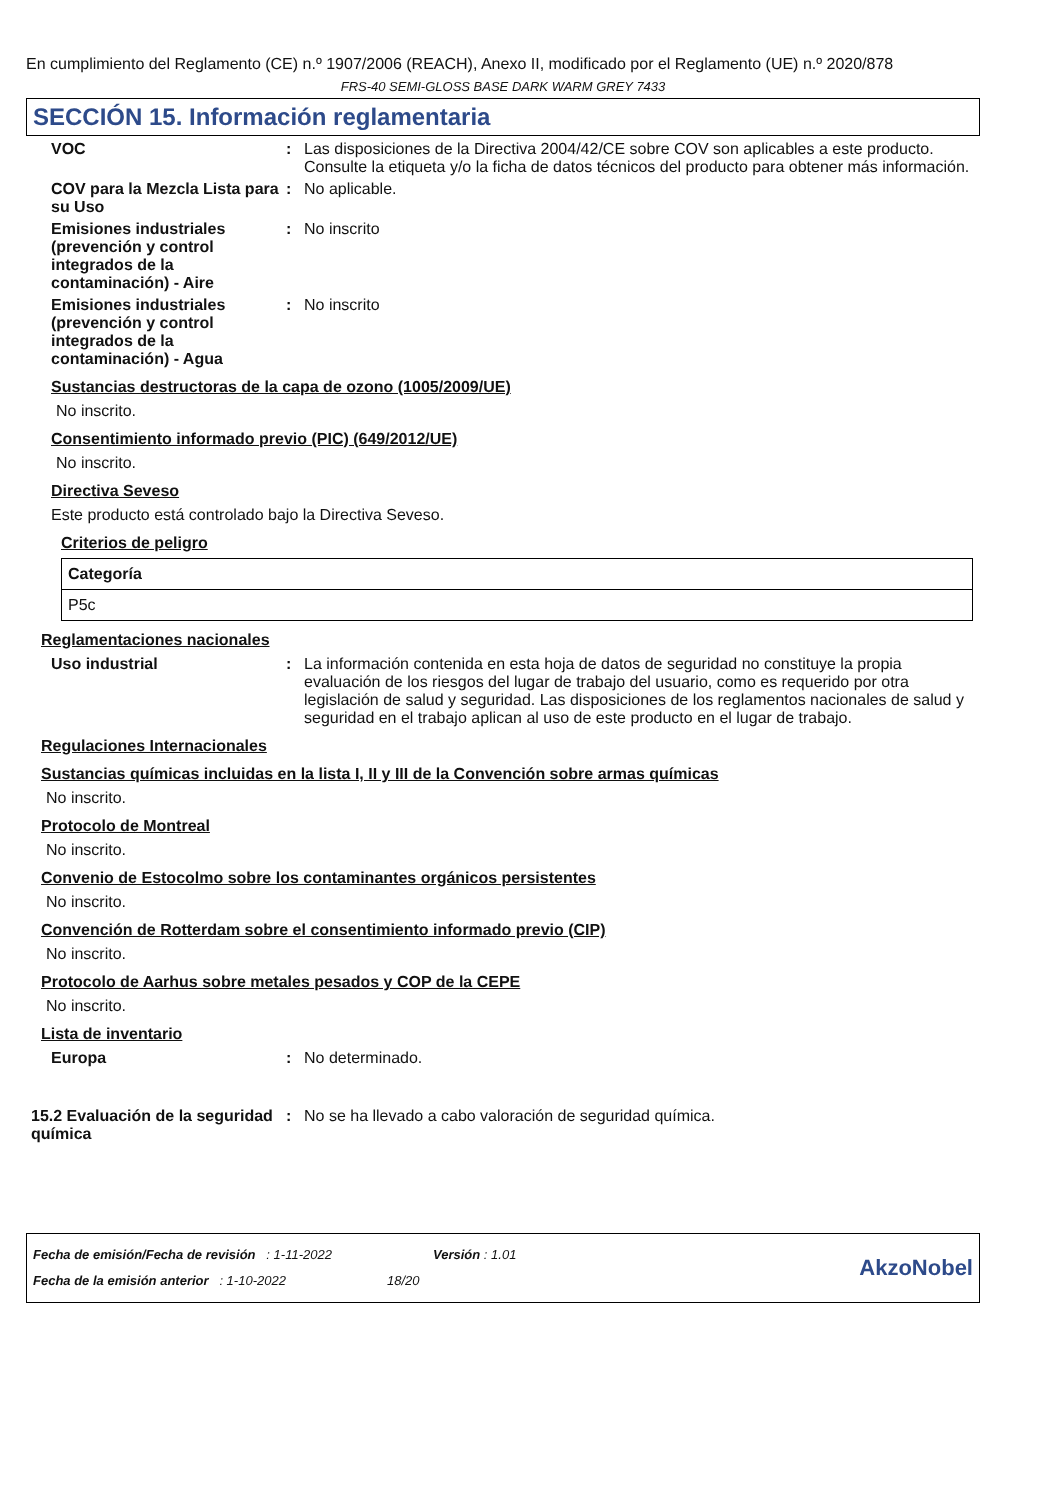En cumplimiento del Reglamento (CE) n.º 1907/2006 (REACH), Anexo II, modificado por el Reglamento (UE) n.º 2020/878
FRS-40 SEMI-GLOSS BASE DARK WARM GREY 7433
SECCIÓN 15. Información reglamentaria
VOC : Las disposiciones de la Directiva 2004/42/CE sobre COV son aplicables a este producto. Consulte la etiqueta y/o la ficha de datos técnicos del producto para obtener más información.
COV para la Mezcla Lista para su Uso
: No aplicable.
Emisiones industriales (prevención y control integrados de la contaminación) - Aire
: No inscrito
Emisiones industriales (prevención y control integrados de la contaminación) - Agua
: No inscrito
Sustancias destructoras de la capa de ozono (1005/2009/UE)
No inscrito.
Consentimiento informado previo (PIC) (649/2012/UE)
No inscrito.
Directiva Seveso
Este producto está controlado bajo la Directiva Seveso.
Criterios de peligro
| Categoría |
| --- |
| P5c |
Reglamentaciones nacionales
Uso industrial : La información contenida en esta hoja de datos de seguridad no constituye la propia evaluación de los riesgos del lugar de trabajo del usuario, como es requerido por otra legislación de salud y seguridad. Las disposiciones de los reglamentos nacionales de salud y seguridad en el trabajo aplican al uso de este producto en el lugar de trabajo.
Regulaciones Internacionales
Sustancias químicas incluidas en la lista I, II y III de la Convención sobre armas químicas
No inscrito.
Protocolo de Montreal
No inscrito.
Convenio de Estocolmo sobre los contaminantes orgánicos persistentes
No inscrito.
Convención de Rotterdam sobre el consentimiento informado previo (CIP)
No inscrito.
Protocolo de Aarhus sobre metales pesados y COP de la CEPE
No inscrito.
Lista de inventario
Europa : No determinado.
15.2 Evaluación de la seguridad química
: No se ha llevado a cabo valoración de seguridad química.
Fecha de emisión/Fecha de revisión : 1-11-2022 Versión : 1.01
Fecha de la emisión anterior : 1-10-2022 18/20
AkzoNobel